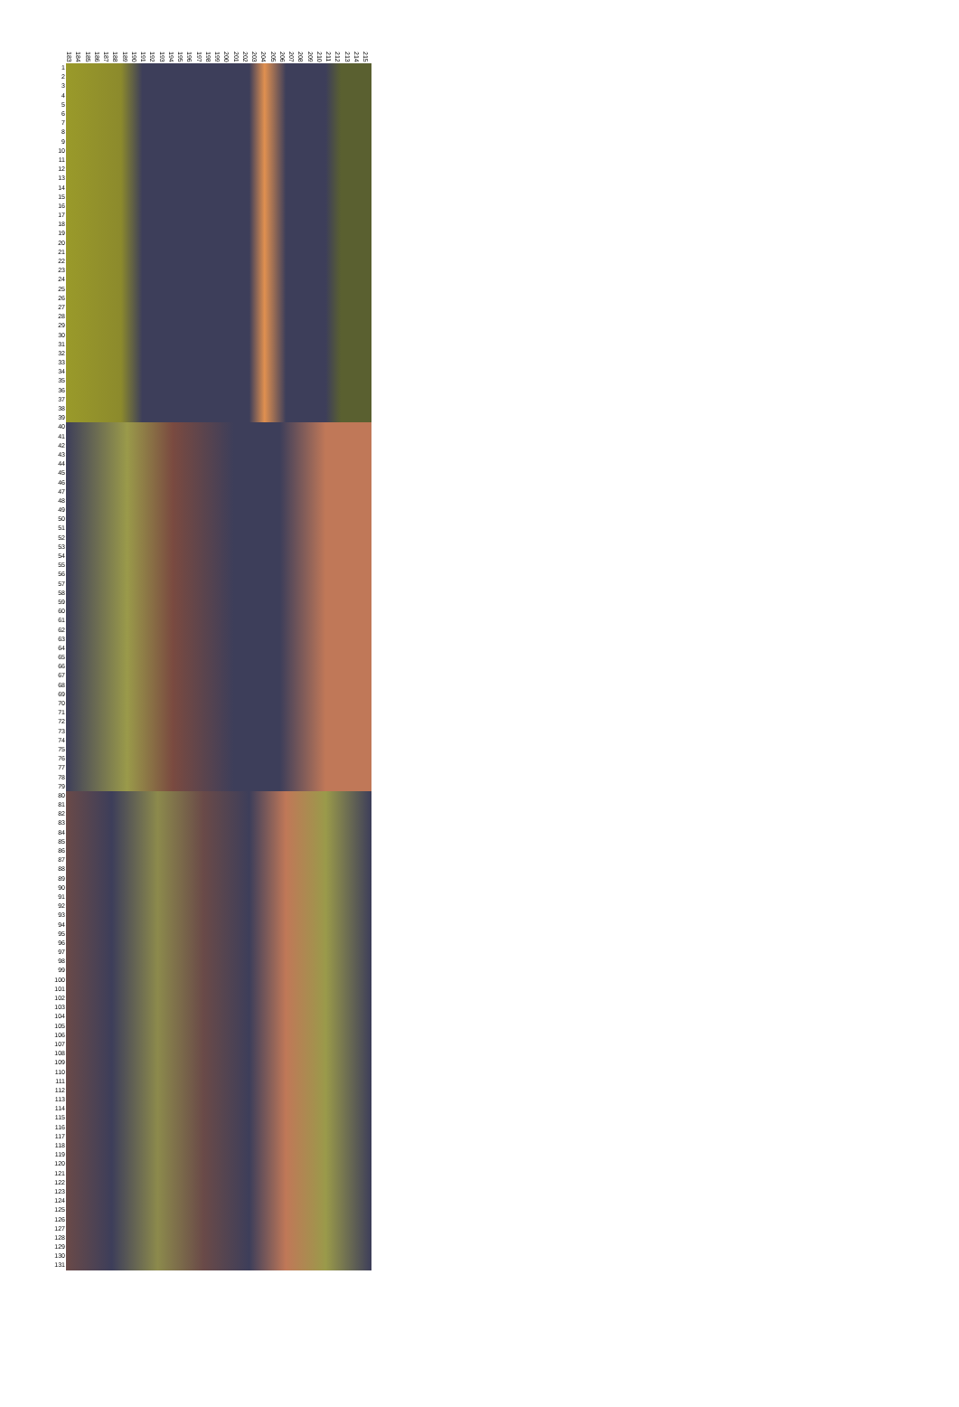| | 183 | 184 | 185 | 186 | 187 | 188 | 189 | 190 | 191 | 192 | 193 | 194 | 195 | 196 | 197 | 198 | 199 | 200 | 201 | 202 | 203 | 204 | 205 | 206 | 207 | 208 | 209 | 210 | 211 | 212 | 213 | 214 | 215 |
| 1 | | | | | | | | | | | | | | | | | | | | | | | | | | | | | | | | | |
| 2 | | | | | | | | | | | | | | | | | | | | | | | | | | | | | | | | | |
| 3 | | | | | | | | | | | | | | | | | | | | | | | | | | | | | | | | | |
| 4 | | | | | | | | | | | | | | | | | | | | | | | | | | | | | | | | | |
| 5 | | | | | | | | | | | | | | | | | | | | | | | | | | | | | | | | | |
| 6 | | | | | | | | | | | | | | | | | | | | | | | | | | | | | | | | | |
| 7 | | | | | | | | | | | | | | | | | | | | | | | | | | | | | | | | | |
| 8 | | | | | | | | | | | | | | | | | | | | | | | | | | | | | | | | | |
| 9 | | | | | | | | | | | | | | | | | | | | | | | | | | | | | | | | | |
| 10 | | | | | | | | | | | | | | | | | | | | | | | | | | | | | | | | | |
| 11 | | | | | | | | | | | | | | | | | | | | | | | | | | | | | | | | | |
| 12 | | | | | | | | | | | | | | | | | | | | | | | | | | | | | | | | | |
| 13 | | | | | | | | | | | | | | | | | | | | | | | | | | | | | | | | | |
| 14 | | | | | | | | | | | | | | | | | | | | | | | | | | | | | | | | | |
| 15 | | | | | | | | | | | | | | | | | | | | | | | | | | | | | | | | | |
| 16 | | | | | | | | | | | | | | | | | | | | | | | | | | | | | | | | | |
| 17 | | | | | | | | | | | | | | | | | | | | | | | | | | | | | | | | | |
| 18 | | | | | | | | | | | | | | | | | | | | | | | | | | | | | | | | | |
| 19 | | | | | | | | | | | | | | | | | | | | | | | | | | | | | | | | | |
| 20 | | | | | | | | | | | | | | | | | | | | | | | | | | | | | | | | | |
| 21 | | | | | | | | | | | | | | | | | | | | | | | | | | | | | | | | | |
| 22 | | | | | | | | | | | | | | | | | | | | | | | | | | | | | | | | | |
| 23 | | | | | | | | | | | | | | | | | | | | | | | | | | | | | | | | | |
| 24 | | | | | | | | | | | | | | | | | | | | | | | | | | | | | | | | | |
| 25 | | | | | | | | | | | | | | | | | | | | | | | | | | | | | | | | | |
| 26 | | | | | | | | | | | | | | | | | | | | | | | | | | | | | | | | | |
| 27 | | | | | | | | | | | | | | | | | | | | | | | | | | | | | | | | | |
| 28 | | | | | | | | | | | | | | | | | | | | | | | | | | | | | | | | | |
| 29 | | | | | | | | | | | | | | | | | | | | | | | | | | | | | | | | | |
| 30 | | | | | | | | | | | | | | | | | | | | | | | | | | | | | | | | | |
| 31 | | | | | | | | | | | | | | | | | | | | | | | | | | | | | | | | | |
| 32 | | | | | | | | | | | | | | | | | | | | | | | | | | | | | | | | | |
| 33 | | | | | | | | | | | | | | | | | | | | | | | | | | | | | | | | | |
| 34 | | | | | | | | | | | | | | | | | | | | | | | | | | | | | | | | | |
| 35 | | | | | | | | | | | | | | | | | | | | | | | | | | | | | | | | | |
| 36 | | | | | | | | | | | | | | | | | | | | | | | | | | | | | | | | | |
| 37 | | | | | | | | | | | | | | | | | | | | | | | | | | | | | | | | | |
| 38 | | | | | | | | | | | | | | | | | | | | | | | | | | | | | | | | | |
| 39 | | | | | | | | | | | | | | | | | | | | | | | | | | | | | | | | | |
| 40 | | | | | | | | | | | | | | | | | | | | | | | | | | | | | | | | | |
| 41 | | | | | | | | | | | | | | | | | | | | | | | | | | | | | | | | | |
| 42 | | | | | | | | | | | | | | | | | | | | | | | | | | | | | | | | | |
| 43 | | | | | | | | | | | | | | | | | | | | | | | | | | | | | | | | | |
| 44 | | | | | | | | | | | | | | | | | | | | | | | | | | | | | | | | | |
| 45 | | | | | | | | | | | | | | | | | | | | | | | | | | | | | | | | | |
| 46 | | | | | | | | | | | | | | | | | | | | | | | | | | | | | | | | | |
| 47 | | | | | | | | | | | | | | | | | | | | | | | | | | | | | | | | | |
| 48 | | | | | | | | | | | | | | | | | | | | | | | | | | | | | | | | | |
| 49 | | | | | | | | | | | | | | | | | | | | | | | | | | | | | | | | | |
| 50 | | | | | | | | | | | | | | | | | | | | | | | | | | | | | | | | | |
| 51 | | | | | | | | | | | | | | | | | | | | | | | | | | | | | | | | | |
| 52 | | | | | | | | | | | | | | | | | | | | | | | | | | | | | | | | | |
| 53 | | | | | | | | | | | | | | | | | | | | | | | | | | | | | | | | | |
| 54 | | | | | | | | | | | | | | | | | | | | | | | | | | | | | | | | | |
| 55 | | | | | | | | | | | | | | | | | | | | | | | | | | | | | | | | | |
| 56 | | | | | | | | | | | | | | | | | | | | | | | | | | | | | | | | | |
| 57 | | | | | | | | | | | | | | | | | | | | | | | | | | | | | | | | | |
| 58 | | | | | | | | | | | | | | | | | | | | | | | | | | | | | | | | | |
| 59 | | | | | | | | | | | | | | | | | | | | | | | | | | | | | | | | | |
| 60 | | | | | | | | | | | | | | | | | | | | | | | | | | | | | | | | | |
| 61 | | | | | | | | | | | | | | | | | | | | | | | | | | | | | | | | | |
| 62 | | | | | | | | | | | | | | | | | | | | | | | | | | | | | | | | | |
| 63 | | | | | | | | | | | | | | | | | | | | | | | | | | | | | | | | | |
| 64 | | | | | | | | | | | | | | | | | | | | | | | | | | | | | | | | | |
| 65 | | | | | | | | | | | | | | | | | | | | | | | | | | | | | | | | | |
| 66 | | | | | | | | | | | | | | | | | | | | | | | | | | | | | | | | | |
| 67 | | | | | | | | | | | | | | | | | | | | | | | | | | | | | | | | | |
| 68 | | | | | | | | | | | | | | | | | | | | | | | | | | | | | | | | | |
| 69 | | | | | | | | | | | | | | | | | | | | | | | | | | | | | | | | | |
| 70 | | | | | | | | | | | | | | | | | | | | | | | | | | | | | | | | | |
| 71 | | | | | | | | | | | | | | | | | | | | | | | | | | | | | | | | | |
| 72 | | | | | | | | | | | | | | | | | | | | | | | | | | | | | | | | | |
| 73 | | | | | | | | | | | | | | | | | | | | | | | | | | | | | | | | | |
| 74 | | | | | | | | | | | | | | | | | | | | | | | | | | | | | | | | | |
| 75 | | | | | | | | | | | | | | | | | | | | | | | | | | | | | | | | | |
| 76 | | | | | | | | | | | | | | | | | | | | | | | | | | | | | | | | | |
| 77 | | | | | | | | | | | | | | | | | | | | | | | | | | | | | | | | | |
| 78 | | | | | | | | | | | | | | | | | | | | | | | | | | | | | | | | | |
| 79 | | | | | | | | | | | | | | | | | | | | | | | | | | | | | | | | | |
| 80 | | | | | | | | | | | | | | | | | | | | | | | | | | | | | | | | | |
| 81 | | | | | | | | | | | | | | | | | | | | | | | | | | | | | | | | | |
| 82 | | | | | | | | | | | | | | | | | | | | | | | | | | | | | | | | | |
| 83 | | | | | | | | | | | | | | | | | | | | | | | | | | | | | | | | | |
| 84 | | | | | | | | | | | | | | | | | | | | | | | | | | | | | | | | | |
| 85 | | | | | | | | | | | | | | | | | | | | | | | | | | | | | | | | | |
| 86 | | | | | | | | | | | | | | | | | | | | | | | | | | | | | | | | | |
| 87 | | | | | | | | | | | | | | | | | | | | | | | | | | | | | | | | | |
| 88 | | | | | | | | | | | | | | | | | | | | | | | | | | | | | | | | | |
| 89 | | | | | | | | | | | | | | | | | | | | | | | | | | | | | | | | | |
| 90 | | | | | | | | | | | | | | | | | | | | | | | | | | | | | | | | | |
| 91 | | | | | | | | | | | | | | | | | | | | | | | | | | | | | | | | | |
| 92 | | | | | | | | | | | | | | | | | | | | | | | | | | | | | | | | | |
| 93 | | | | | | | | | | | | | | | | | | | | | | | | | | | | | | | | | |
| 94 | | | | | | | | | | | | | | | | | | | | | | | | | | | | | | | | | |
| 95 | | | | | | | | | | | | | | | | | | | | | | | | | | | | | | | | | |
| 96 | | | | | | | | | | | | | | | | | | | | | | | | | | | | | | | | | |
| 97 | | | | | | | | | | | | | | | | | | | | | | | | | | | | | | | | | |
| 98 | | | | | | | | | | | | | | | | | | | | | | | | | | | | | | | | | |
| 99 | | | | | | | | | | | | | | | | | | | | | | | | | | | | | | | | | |
| 100 | | | | | | | | | | | | | | | | | | | | | | | | | | | | | | | | | |
| 101 | | | | | | | | | | | | | | | | | | | | | | | | | | | | | | | | | |
| 102 | | | | | | | | | | | | | | | | | | | | | | | | | | | | | | | | | |
| 103 | | | | | | | | | | | | | | | | | | | | | | | | | | | | | | | | | |
| 104 | | | | | | | | | | | | | | | | | | | | | | | | | | | | | | | | | |
| 105 | | | | | | | | | | | | | | | | | | | | | | | | | | | | | | | | | |
| 106 | | | | | | | | | | | | | | | | | | | | | | | | | | | | | | | | | |
| 107 | | | | | | | | | | | | | | | | | | | | | | | | | | | | | | | | | |
| 108 | | | | | | | | | | | | | | | | | | | | | | | | | | | | | | | | | |
| 109 | | | | | | | | | | | | | | | | | | | | | | | | | | | | | | | | | |
| 110 | | | | | | | | | | | | | | | | | | | | | | | | | | | | | | | | | |
| 111 | | | | | | | | | | | | | | | | | | | | | | | | | | | | | | | | | |
| 112 | | | | | | | | | | | | | | | | | | | | | | | | | | | | | | | | | |
| 113 | | | | | | | | | | | | | | | | | | | | | | | | | | | | | | | | | |
| 114 | | | | | | | | | | | | | | | | | | | | | | | | | | | | | | | | | |
| 115 | | | | | | | | | | | | | | | | | | | | | | | | | | | | | | | | | |
| 116 | | | | | | | | | | | | | | | | | | | | | | | | | | | | | | | | | |
| 117 | | | | | | | | | | | | | | | | | | | | | | | | | | | | | | | | | |
| 118 | | | | | | | | | | | | | | | | | | | | | | | | | | | | | | | | | |
| 119 | | | | | | | | | | | | | | | | | | | | | | | | | | | | | | | | | |
| 120 | | | | | | | | | | | | | | | | | | | | | | | | | | | | | | | | | |
| 121 | | | | | | | | | | | | | | | | | | | | | | | | | | | | | | | | | |
| 122 | | | | | | | | | | | | | | | | | | | | | | | | | | | | | | | | | |
| 123 | | | | | | | | | | | | | | | | | | | | | | | | | | | | | | | | | |
| 124 | | | | | | | | | | | | | | | | | | | | | | | | | | | | | | | | | |
| 125 | | | | | | | | | | | | | | | | | | | | | | | | | | | | | | | | | |
| 126 | | | | | | | | | | | | | | | | | | | | | | | | | | | | | | | | | |
| 127 | | | | | | | | | | | | | | | | | | | | | | | | | | | | | | | | | |
| 128 | | | | | | | | | | | | | | | | | | | | | | | | | | | | | | | | | |
| 129 | | | | | | | | | | | | | | | | | | | | | | | | | | | | | | | | | |
| 130 | | | | | | | | | | | | | | | | | | | | | | | | | | | | | | | | | |
| 131 | | | | | | | | | | | | | | | | | | | | | | | | | | | | | | | | | |